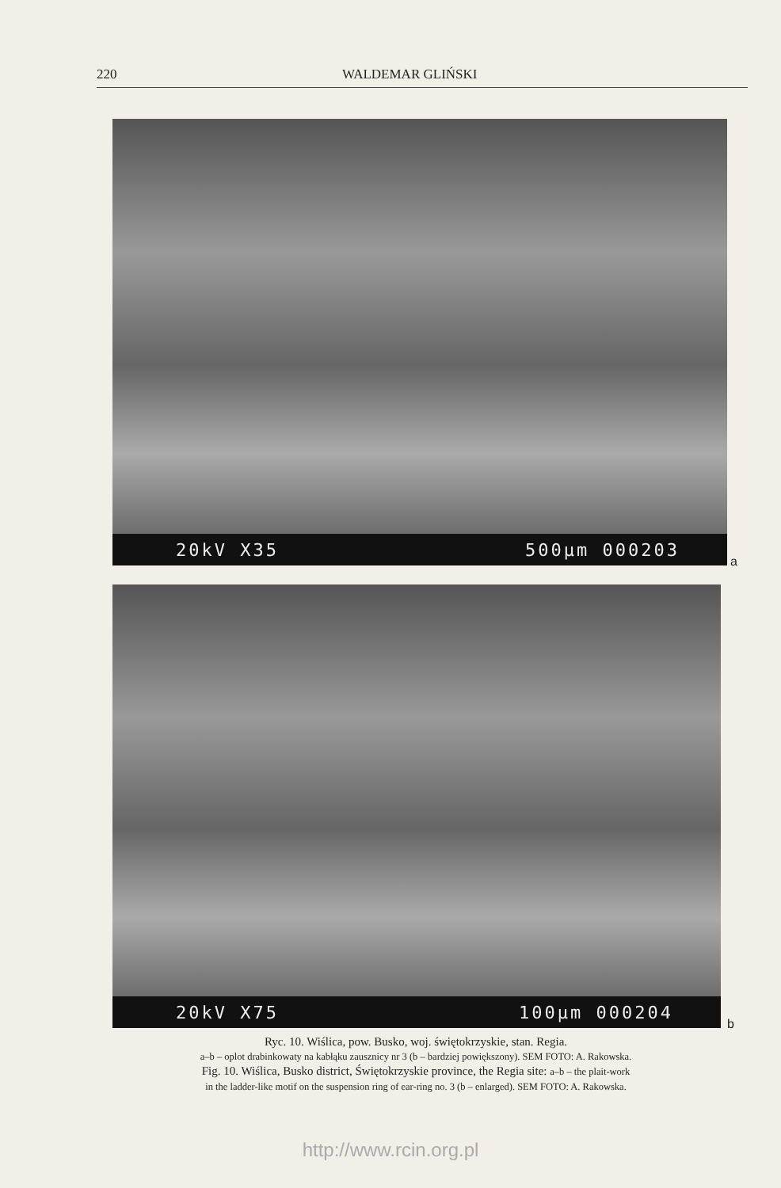220 WALDEMAR GLIŃSKI
20kV X35 500µm 000203
a
20kV X75 100µm 000204
b
Ryc. 10. Wiślica, pow. Busko, woj. świętokrzyskie, stan. Regia.
a–b – oplot drabinkowaty na kabłąku zausznicy nr 3 (b – bardziej powiększony). SEM FOTO: A. Rakowska.
Fig. 10. Wiślica, Busko district, Świętokrzyskie province, the Regia site: a–b – the plait-work
in the ladder-like motif on the suspension ring of ear-ring no. 3 (b – enlarged). SEM FOTO: A. Rakowska.
http://www.rcin.org.pl